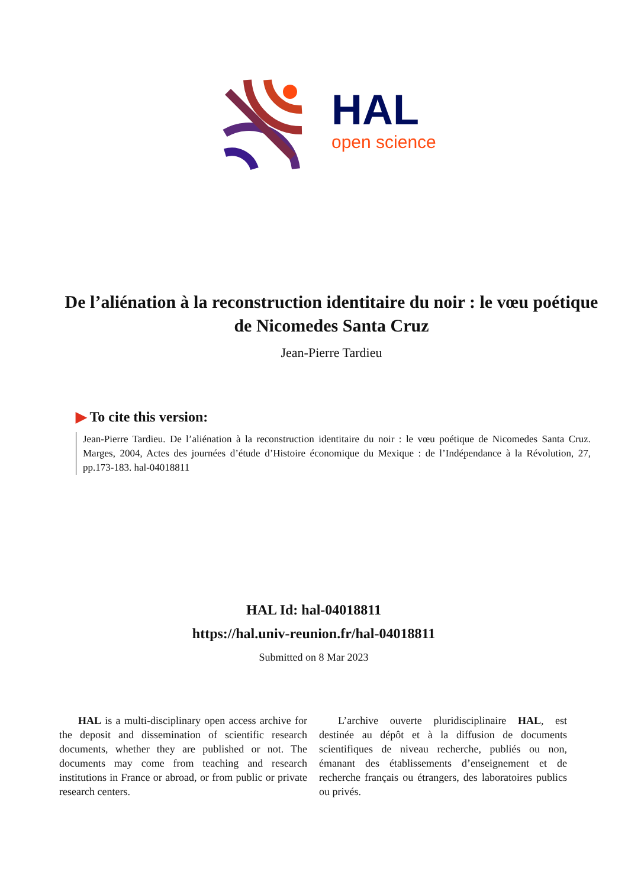HAL
open science
De l’aliénation à la reconstruction identitaire du noir : le vœu poétique de Nicomedes Santa Cruz
Jean-Pierre Tardieu
▶ To cite this version:
Jean-Pierre Tardieu. De l’aliénation à la reconstruction identitaire du noir : le vœu poétique de Nicomedes Santa Cruz. Marges, 2004, Actes des journées d’étude d’Histoire économique du Mexique : de l’Indépendance à la Révolution, 27, pp.173-183. hal-04018811
HAL Id: hal-04018811
https://hal.univ-reunion.fr/hal-04018811
Submitted on 8 Mar 2023
HAL is a multi-disciplinary open access archive for the deposit and dissemination of scientific research documents, whether they are published or not. The documents may come from teaching and research institutions in France or abroad, or from public or private research centers.
L’archive ouverte pluridisciplinaire HAL, est destinée au dépôt et à la diffusion de documents scientifiques de niveau recherche, publiés ou non, émanant des établissements d’enseignement et de recherche français ou étrangers, des laboratoires publics ou privés.